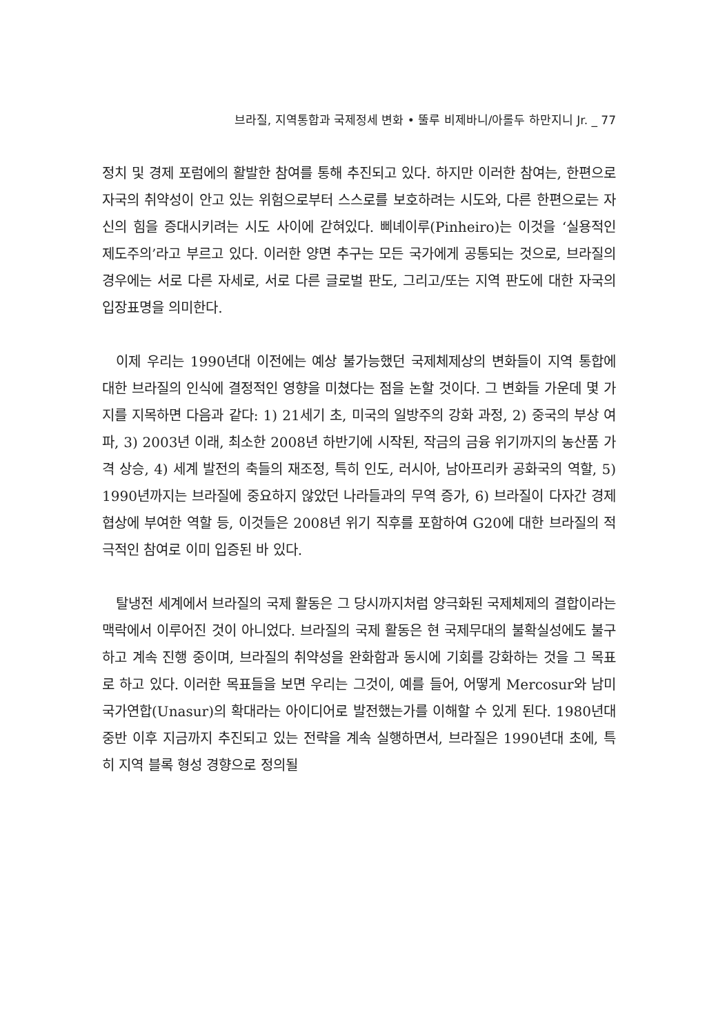브라질, 지역통합과 국제정세 변화 • 뚤루 비제바니/아롤두 하만지니 Jr. _ 77
정치 및 경제 포럼에의 활발한 참여를 통해 추진되고 있다. 하지만 이러한 참여는, 한편으로 자국의 취약성이 안고 있는 위험으로부터 스스로를 보호하려는 시도와, 다른 한편으로는 자신의 힘을 증대시키려는 시도 사이에 갇혀있다. 삐녜이루(Pinheiro)는 이것을 ‘실용적인 제도주의’라고 부르고 있다. 이러한 양면 추구는 모든 국가에게 공통되는 것으로, 브라질의 경우에는 서로 다른 자세로, 서로 다른 글로벌 판도, 그리고/또는 지역 판도에 대한 자국의 입장표명을 의미한다.
이제 우리는 1990년대 이전에는 예상 불가능했던 국제체제상의 변화들이 지역 통합에 대한 브라질의 인식에 결정적인 영향을 미쳤다는 점을 논할 것이다. 그 변화들 가운데 몇 가지를 지목하면 다음과 같다: 1) 21세기 초, 미국의 일방주의 강화 과정, 2) 중국의 부상 여파, 3) 2003년 이래, 최소한 2008년 하반기에 시작된, 작금의 금융 위기까지의 농산품 가격 상승, 4) 세계 발전의 축들의 재조정, 특히 인도, 러시아, 남아프리카 공화국의 역할, 5) 1990년까지는 브라질에 중요하지 않았던 나라들과의 무역 증가, 6) 브라질이 다자간 경제 협상에 부여한 역할 등, 이것들은 2008년 위기 직후를 포함하여 G20에 대한 브라질의 적극적인 참여로 이미 입증된 바 있다.
탈냉전 세계에서 브라질의 국제 활동은 그 당시까지처럼 양극화된 국제체제의 결합이라는 맥락에서 이루어진 것이 아니었다. 브라질의 국제 활동은 현 국제무대의 불확실성에도 불구하고 계속 진행 중이며, 브라질의 취약성을 완화함과 동시에 기회를 강화하는 것을 그 목표로 하고 있다. 이러한 목표들을 보면 우리는 그것이, 예를 들어, 어떻게 Mercosur와 남미국가연합(Unasur)의 확대라는 아이디어로 발전했는가를 이해할 수 있게 된다. 1980년대 중반 이후 지금까지 추진되고 있는 전략을 계속 실행하면서, 브라질은 1990년대 초에, 특히 지역 블록 형성 경향으로 정의될